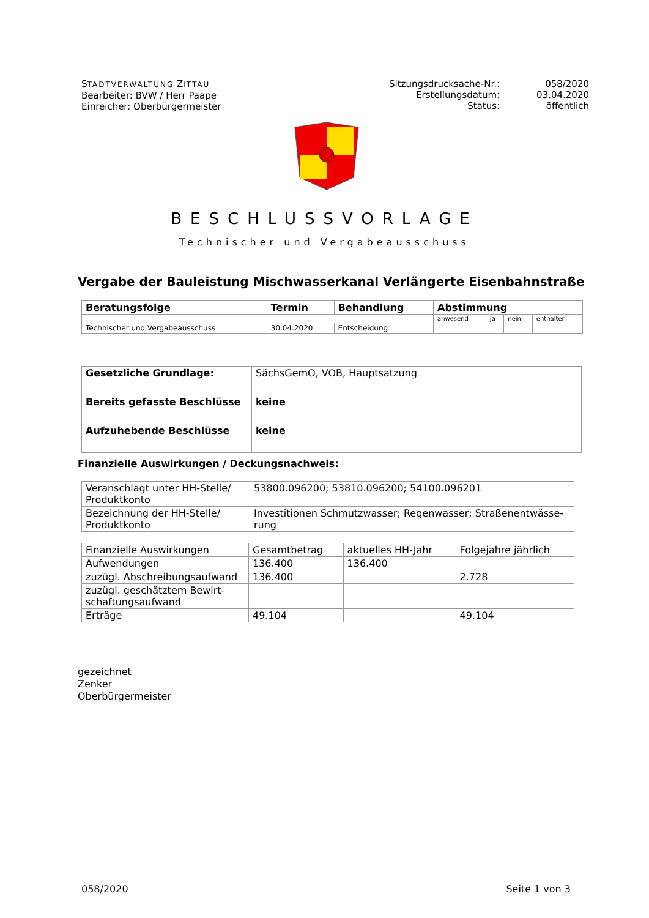STADTVERWALTUNG ZITTAU
Bearbeiter: BVW / Herr Paape
Einreicher: Oberbürgermeister
Sitzungsdrucksache-Nr.:
Erstellungsdatum:
Status:
058/2020
03.04.2020
öffentlich
BESCHLUSSVORLAGE
Technischer und Vergabeausschuss
Vergabe der Bauleistung Mischwasserkanal Verlängerte Eisenbahnstraße
| Beratungsfolge | Termin | Behandlung | Abstimmung | | | |
| --- | --- | --- | --- | --- | --- | --- |
| | | | anwesend | ja | nein | enthalten |
| Technischer und Vergabeausschuss | 30.04.2020 | Entscheidung | | | | |
| Gesetzliche Grundlage: | SächsGemO, VOB, Hauptsatzung |
| Bereits gefasste Beschlüsse | keine |
| Aufzuhebende Beschlüsse | keine |
Finanzielle Auswirkungen / Deckungsnachweis:
| Veranschlagt unter HH-Stelle/ Produktkonto | 53800.096200; 53810.096200; 54100.096201 |
| Bezeichnung der HH-Stelle/ Produktkonto | Investitionen Schmutzwasser; Regenwasser; Straßenentwässe-rung |
| Finanzielle Auswirkungen | Gesamtbetrag | aktuelles HH-Jahr | Folgejahre jährlich |
| Aufwendungen | 136.400 | 136.400 | |
| zuzügl. Abschreibungsaufwand | 136.400 | | 2.728 |
| zuzügl. geschätztem Bewirt-schaftungsaufwand | | | |
| Erträge | 49.104 | | 49.104 |
gezeichnet
Zenker
Oberbürgermeister
058/2020 Seite 1 von 3